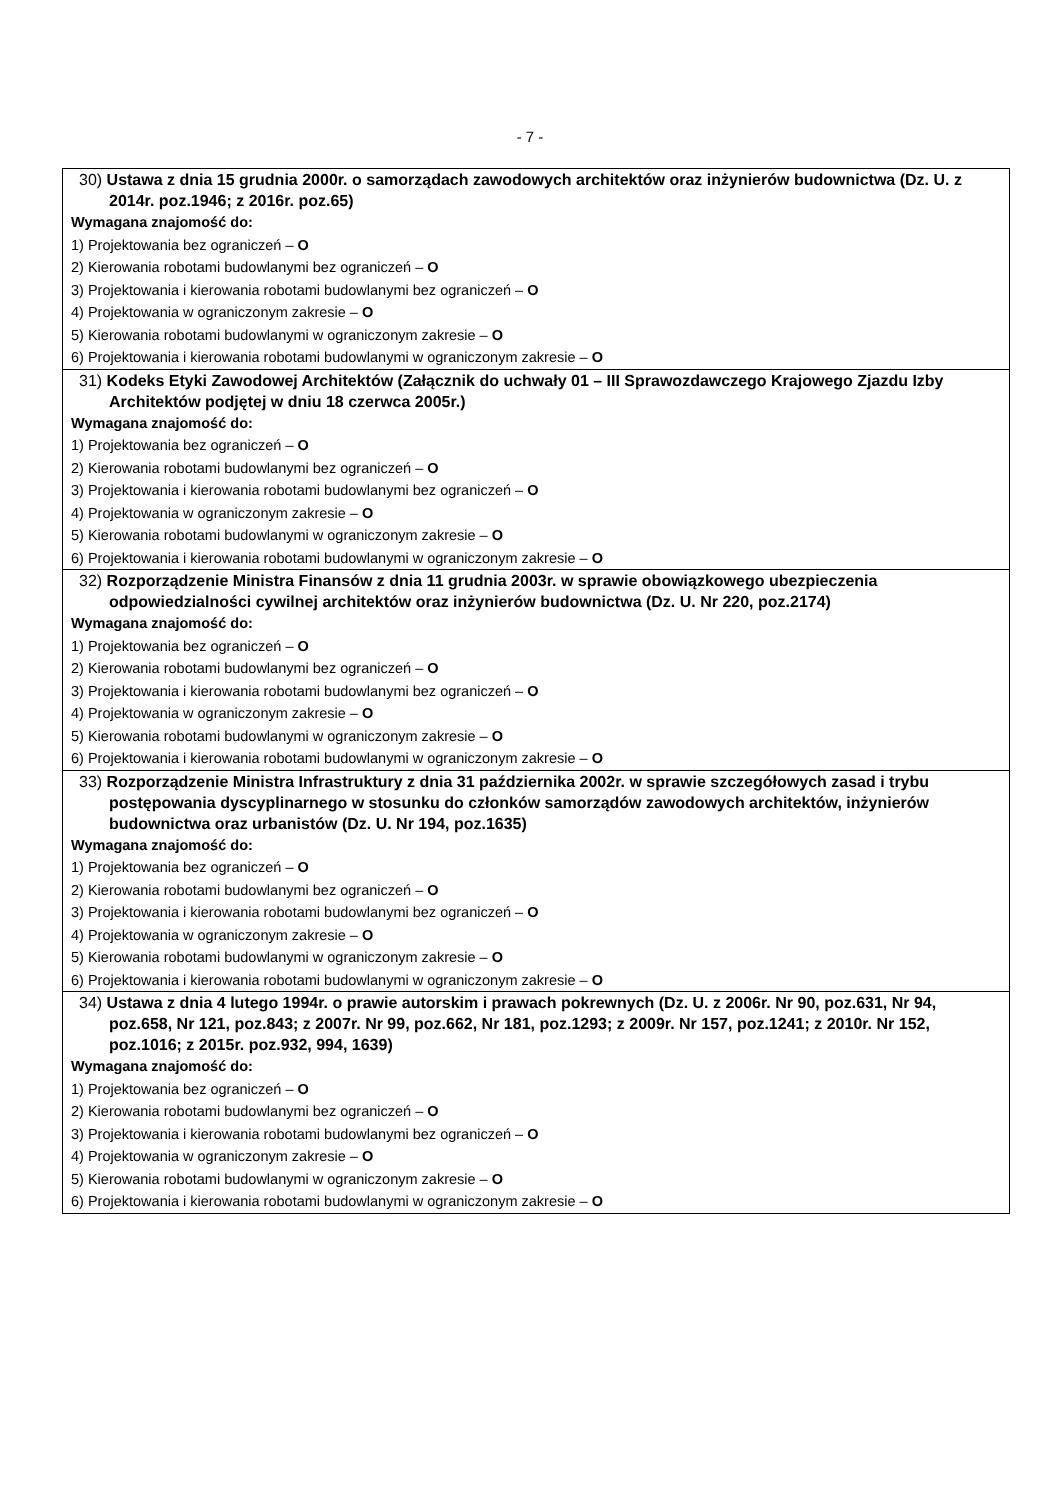- 7 -
| 30) Ustawa z dnia 15 grudnia 2000r. o samorządach zawodowych architektów oraz inżynierów budownictwa (Dz. U. z 2014r. poz.1946; z 2016r. poz.65) Wymagana znajomość do: 1) Projektowania bez ograniczeń – O 2) Kierowania robotami budowlanymi bez ograniczeń – O 3) Projektowania i kierowania robotami budowlanymi bez ograniczeń – O 4) Projektowania w ograniczonym zakresie – O 5) Kierowania robotami budowlanymi w ograniczonym zakresie – O 6) Projektowania i kierowania robotami budowlanymi w ograniczonym zakresie – O |
| 31) Kodeks Etyki Zawodowej Architektów (Załącznik do uchwały 01 – III Sprawozdawczego Krajowego Zjazdu Izby Architektów podjętej w dniu 18 czerwca 2005r.) Wymagana znajomość do: 1) Projektowania bez ograniczeń – O 2) Kierowania robotami budowlanymi bez ograniczeń – O 3) Projektowania i kierowania robotami budowlanymi bez ograniczeń – O 4) Projektowania w ograniczonym zakresie – O 5) Kierowania robotami budowlanymi w ograniczonym zakresie – O 6) Projektowania i kierowania robotami budowlanymi w ograniczonym zakresie – O |
| 32) Rozporządzenie Ministra Finansów z dnia 11 grudnia 2003r. w sprawie obowiązkowego ubezpieczenia odpowiedzialności cywilnej architektów oraz inżynierów budownictwa (Dz. U. Nr 220, poz.2174) Wymagana znajomość do: 1) Projektowania bez ograniczeń – O 2) Kierowania robotami budowlanymi bez ograniczeń – O 3) Projektowania i kierowania robotami budowlanymi bez ograniczeń – O 4) Projektowania w ograniczonym zakresie – O 5) Kierowania robotami budowlanymi w ograniczonym zakresie – O 6) Projektowania i kierowania robotami budowlanymi w ograniczonym zakresie – O |
| 33) Rozporządzenie Ministra Infrastruktury z dnia 31 października 2002r. w sprawie szczegółowych zasad i trybu postępowania dyscyplinarnego w stosunku do członków samorządów zawodowych architektów, inżynierów budownictwa oraz urbanistów (Dz. U. Nr 194, poz.1635) Wymagana znajomość do: 1) Projektowania bez ograniczeń – O 2) Kierowania robotami budowlanymi bez ograniczeń – O 3) Projektowania i kierowania robotami budowlanymi bez ograniczeń – O 4) Projektowania w ograniczonym zakresie – O 5) Kierowania robotami budowlanymi w ograniczonym zakresie – O 6) Projektowania i kierowania robotami budowlanymi w ograniczonym zakresie – O |
| 34) Ustawa z dnia 4 lutego 1994r. o prawie autorskim i prawach pokrewnych (Dz. U. z 2006r. Nr 90, poz.631, Nr 94, poz.658, Nr 121, poz.843; z 2007r. Nr 99, poz.662, Nr 181, poz.1293; z 2009r. Nr 157, poz.1241; z 2010r. Nr 152, poz.1016; z 2015r. poz.932, 994, 1639) Wymagana znajomość do: 1) Projektowania bez ograniczeń – O 2) Kierowania robotami budowlanymi bez ograniczeń – O 3) Projektowania i kierowania robotami budowlanymi bez ograniczeń – O 4) Projektowania w ograniczonym zakresie – O 5) Kierowania robotami budowlanymi w ograniczonym zakresie – O 6) Projektowania i kierowania robotami budowlanymi w ograniczonym zakresie – O |